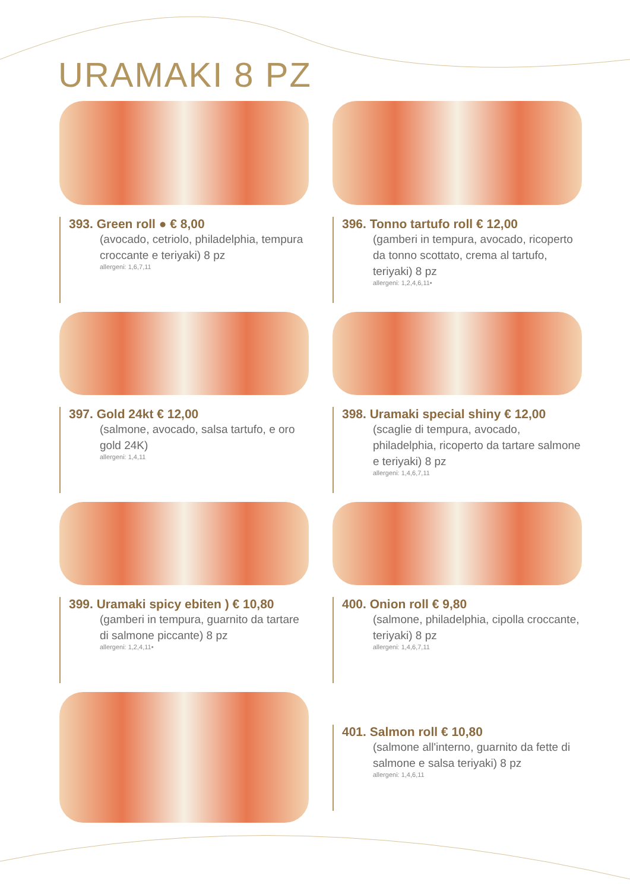URAMAKI 8 PZ
393. Green roll ● € 8,00
(avocado, cetriolo, philadelphia, tempura croccante e teriyaki) 8 pz
allergeni: 1,6,7,11
396. Tonno tartufo roll € 12,00
(gamberi in tempura, avocado, ricoperto da tonno scottato, crema al tartufo, teriyaki) 8 pz
allergeni: 1,2,4,6,11•
397. Gold 24kt € 12,00
(salmone, avocado, salsa tartufo, e oro gold 24K)
allergeni: 1,4,11
398. Uramaki special shiny € 12,00
(scaglie di tempura, avocado, philadelphia, ricoperto da tartare salmone e teriyaki) 8 pz
allergeni: 1,4,6,7,11
399. Uramaki spicy ebiten ) € 10,80
(gamberi in tempura, guarnito da tartare di salmone piccante) 8 pz
allergeni: 1,2,4,11•
400. Onion roll € 9,80
(salmone, philadelphia, cipolla croccante, teriyaki) 8 pz
allergeni: 1,4,6,7,11
401. Salmon roll € 10,80
(salmone all'interno, guarnito da fette di salmone e salsa teriyaki) 8 pz
allergeni: 1,4,6,11